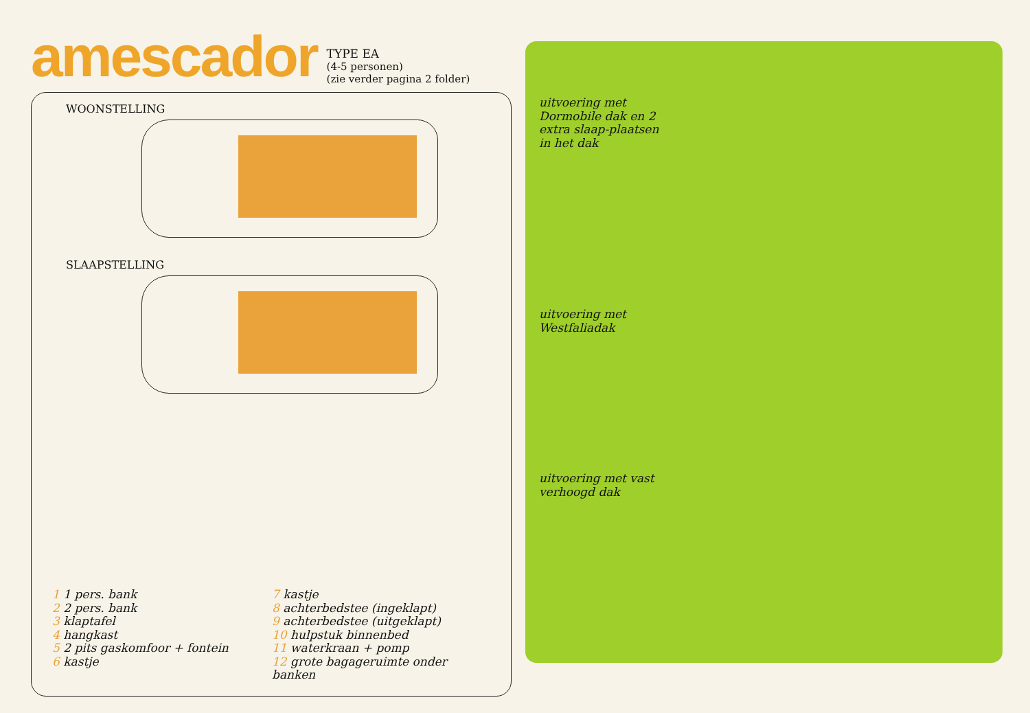amescador
TYPE EA
(4-5 personen)
(zie verder pagina 2 folder)
WOONSTELLING
SLAAPSTELLING
1 1 pers. bank
2 2 pers. bank
3 klaptafel
4 hangkast
5 2 pits gaskomfoor + fontein
6 kastje
7 kastje
8 achterbedstee (ingeklapt)
9 achterbedstee (uitgeklapt)
10 hulpstuk binnenbed
11 waterkraan + pomp
12 grote bagageruimte onder banken
uitvoering met Dormobile dak en 2 extra slaap-plaatsen in het dak
uitvoering met Westfaliadak
uitvoering met vast verhoogd dak